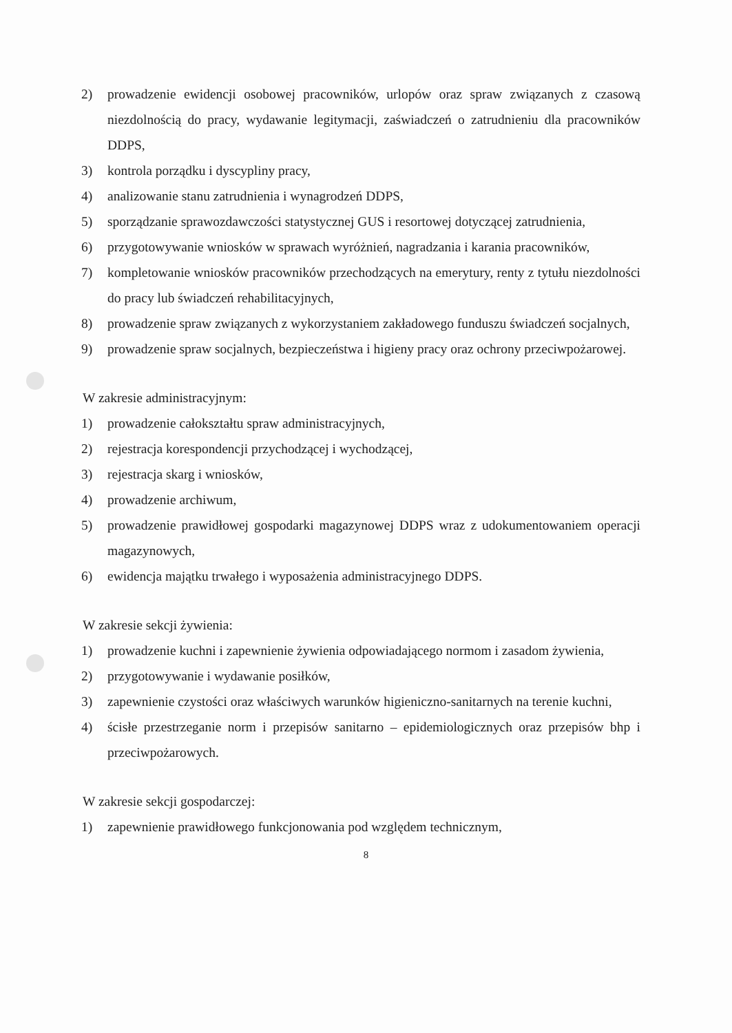2) prowadzenie ewidencji osobowej pracowników, urlopów oraz spraw związanych z czasową niezdolnością do pracy, wydawanie legitymacji, zaświadczeń o zatrudnieniu dla pracowników DDPS,
3) kontrola porządku i dyscypliny pracy,
4) analizowanie stanu zatrudnienia i wynagrodzeń DDPS,
5) sporządzanie sprawozdawczości statystycznej GUS i resortowej dotyczącej zatrudnienia,
6) przygotowywanie wniosków w sprawach wyróżnień, nagradzania i karania pracowników,
7) kompletowanie wniosków pracowników przechodzących na emerytury, renty z tytułu niezdolności do pracy lub świadczeń rehabilitacyjnych,
8) prowadzenie spraw związanych z wykorzystaniem zakładowego funduszu świadczeń socjalnych,
9) prowadzenie spraw socjalnych, bezpieczeństwa i higieny pracy oraz ochrony przeciwpożarowej.
W zakresie administracyjnym:
1) prowadzenie całokształtu spraw administracyjnych,
2) rejestracja korespondencji przychodzącej i wychodzącej,
3) rejestracja skarg i wniosków,
4) prowadzenie archiwum,
5) prowadzenie prawidłowej gospodarki magazynowej DDPS wraz z udokumentowaniem operacji magazynowych,
6) ewidencja majątku trwałego i wyposażenia administracyjnego DDPS.
W zakresie sekcji żywienia:
1) prowadzenie kuchni i zapewnienie żywienia odpowiadającego normom i zasadom żywienia,
2) przygotowywanie i wydawanie posiłków,
3) zapewnienie czystości oraz właściwych warunków higieniczno-sanitarnych na terenie kuchni,
4) ścisłe przestrzeganie norm i przepisów sanitarno – epidemiologicznych oraz przepisów bhp i przeciwpożarowych.
W zakresie sekcji gospodarczej:
1) zapewnienie prawidłowego funkcjonowania pod względem technicznym,
8